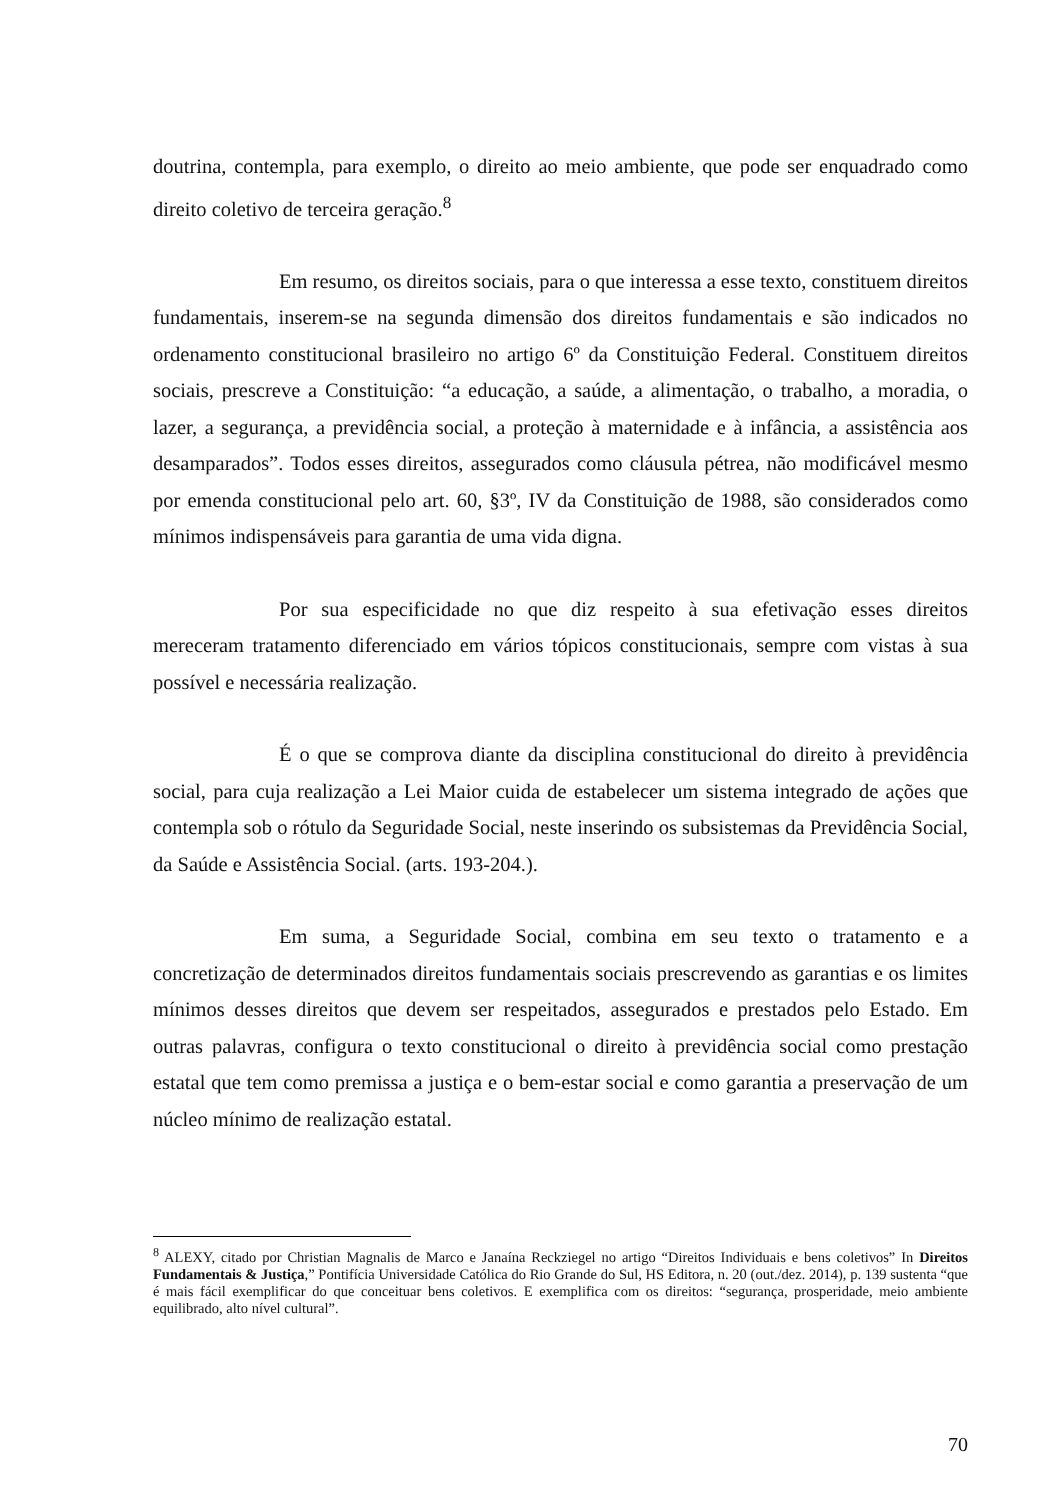doutrina, contempla, para exemplo, o direito ao meio ambiente, que pode ser enquadrado como direito coletivo de terceira geração.<sup>8</sup>
Em resumo, os direitos sociais, para o que interessa a esse texto, constituem direitos fundamentais, inserem-se na segunda dimensão dos direitos fundamentais e são indicados no ordenamento constitucional brasileiro no artigo 6º da Constituição Federal. Constituem direitos sociais, prescreve a Constituição: “a educação, a saúde, a alimentação, o trabalho, a moradia, o lazer, a segurança, a previdência social, a proteção à maternidade e à infância, a assistência aos desamparados”. Todos esses direitos, assegurados como cláusula pétrea, não modificável mesmo por emenda constitucional pelo art. 60, §3º, IV da Constituição de 1988, são considerados como mínimos indispensáveis para garantia de uma vida digna.
Por sua especificidade no que diz respeito à sua efetivação esses direitos mereceram tratamento diferenciado em vários tópicos constitucionais, sempre com vistas à sua possível e necessária realização.
É o que se comprova diante da disciplina constitucional do direito à previdência social, para cuja realização a Lei Maior cuida de estabelecer um sistema integrado de ações que contempla sob o rótulo da Seguridade Social, neste inserindo os subsistemas da Previdência Social, da Saúde e Assistência Social. (arts. 193-204.).
Em suma, a Seguridade Social, combina em seu texto o tratamento e a concretização de determinados direitos fundamentais sociais prescrevendo as garantias e os limites mínimos desses direitos que devem ser respeitados, assegurados e prestados pelo Estado. Em outras palavras, configura o texto constitucional o direito à previdência social como prestação estatal que tem como premissa a justiça e o bem-estar social e como garantia a preservação de um núcleo mínimo de realização estatal.
<sup>8</sup> ALEXY, citado por Christian Magnalis de Marco e Janaína Reckziegel no artigo “Direitos Individuais e bens coletivos” In Direitos Fundamentais & Justiça,” Pontifícia Universidade Católica do Rio Grande do Sul, HS Editora, n. 20 (out./dez. 2014), p. 139 sustenta “que é mais fácil exemplificar do que conceituar bens coletivos. E exemplifica com os direitos: “segurança, prosperidade, meio ambiente equilibrado, alto nível cultural”.
70